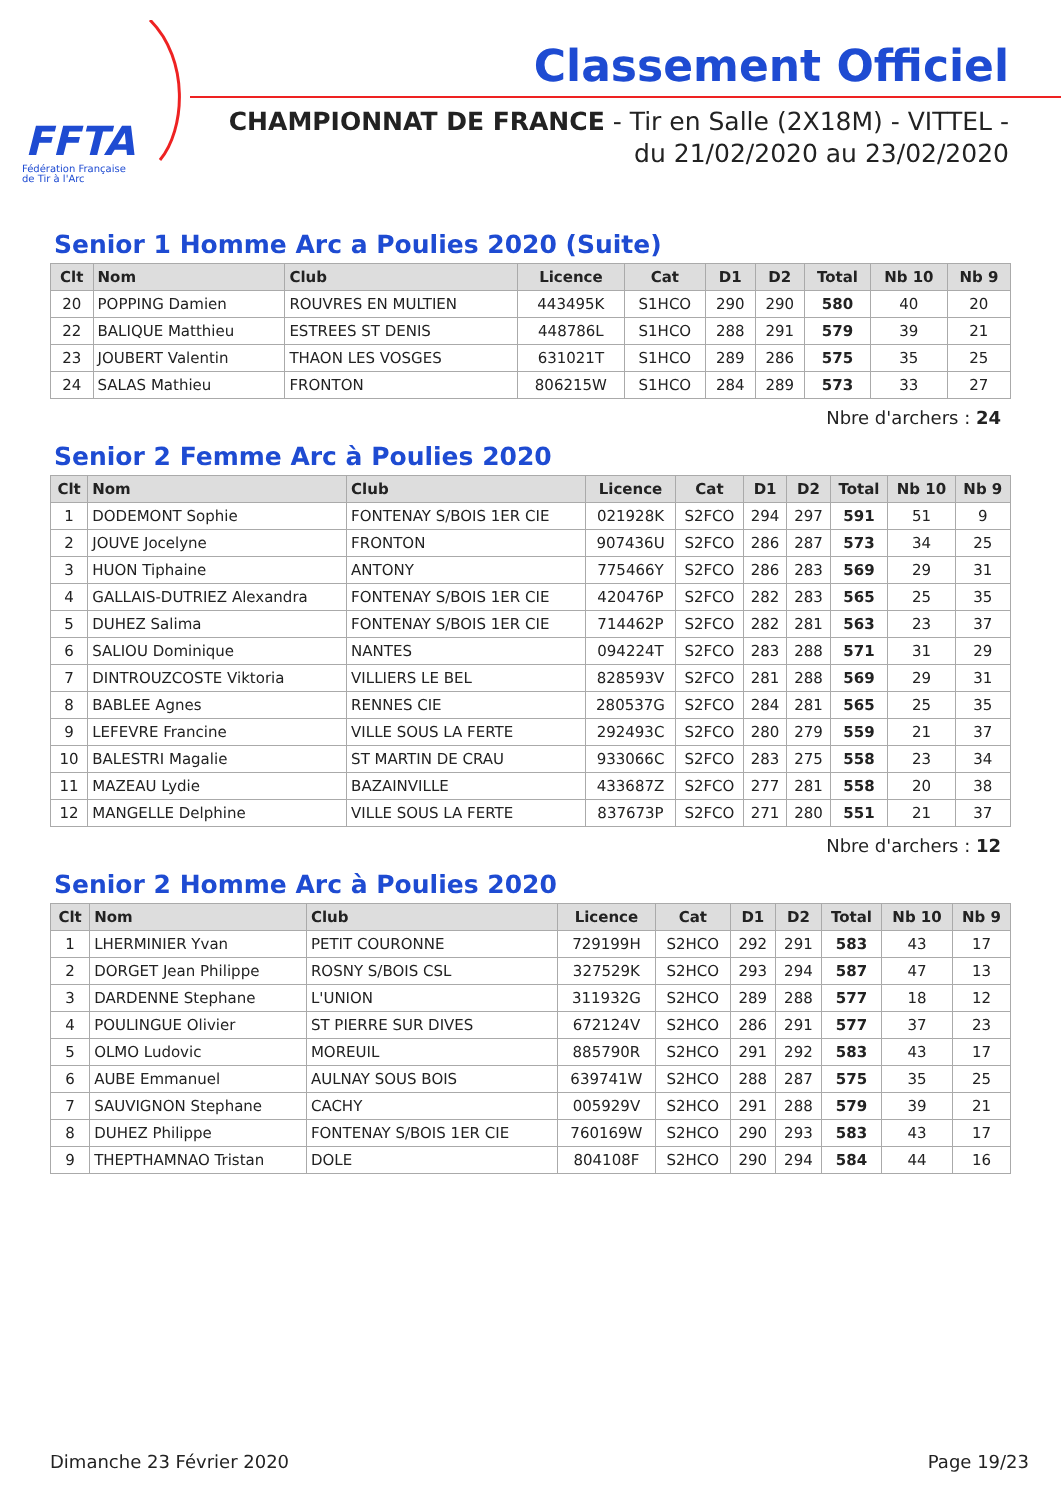FFTA
Fédération Française
de Tir à l'Arc
Classement Officiel
CHAMPIONNAT DE FRANCE - Tir en Salle (2X18M) - VITTEL -
du 21/02/2020 au 23/02/2020
Senior 1 Homme Arc a Poulies 2020 (Suite)
| Clt | Nom | Club | Licence | Cat | D1 | D2 | Total | Nb 10 | Nb 9 |
| --- | --- | --- | --- | --- | --- | --- | --- | --- | --- |
| 20 | POPPING Damien | ROUVRES EN MULTIEN | 443495K | S1HCO | 290 | 290 | 580 | 40 | 20 |
| 22 | BALIQUE Matthieu | ESTREES ST DENIS | 448786L | S1HCO | 288 | 291 | 579 | 39 | 21 |
| 23 | JOUBERT Valentin | THAON LES VOSGES | 631021T | S1HCO | 289 | 286 | 575 | 35 | 25 |
| 24 | SALAS Mathieu | FRONTON | 806215W | S1HCO | 284 | 289 | 573 | 33 | 27 |
Nbre d'archers : 24
Senior 2 Femme Arc à Poulies 2020
| Clt | Nom | Club | Licence | Cat | D1 | D2 | Total | Nb 10 | Nb 9 |
| --- | --- | --- | --- | --- | --- | --- | --- | --- | --- |
| 1 | DODEMONT Sophie | FONTENAY S/BOIS 1ER CIE | 021928K | S2FCO | 294 | 297 | 591 | 51 | 9 |
| 2 | JOUVE Jocelyne | FRONTON | 907436U | S2FCO | 286 | 287 | 573 | 34 | 25 |
| 3 | HUON Tiphaine | ANTONY | 775466Y | S2FCO | 286 | 283 | 569 | 29 | 31 |
| 4 | GALLAIS-DUTRIEZ Alexandra | FONTENAY S/BOIS 1ER CIE | 420476P | S2FCO | 282 | 283 | 565 | 25 | 35 |
| 5 | DUHEZ Salima | FONTENAY S/BOIS 1ER CIE | 714462P | S2FCO | 282 | 281 | 563 | 23 | 37 |
| 6 | SALIOU Dominique | NANTES | 094224T | S2FCO | 283 | 288 | 571 | 31 | 29 |
| 7 | DINTROUZCOSTE Viktoria | VILLIERS LE BEL | 828593V | S2FCO | 281 | 288 | 569 | 29 | 31 |
| 8 | BABLEE Agnes | RENNES CIE | 280537G | S2FCO | 284 | 281 | 565 | 25 | 35 |
| 9 | LEFEVRE Francine | VILLE SOUS LA FERTE | 292493C | S2FCO | 280 | 279 | 559 | 21 | 37 |
| 10 | BALESTRI Magalie | ST MARTIN DE CRAU | 933066C | S2FCO | 283 | 275 | 558 | 23 | 34 |
| 11 | MAZEAU Lydie | BAZAINVILLE | 433687Z | S2FCO | 277 | 281 | 558 | 20 | 38 |
| 12 | MANGELLE Delphine | VILLE SOUS LA FERTE | 837673P | S2FCO | 271 | 280 | 551 | 21 | 37 |
Nbre d'archers : 12
Senior 2 Homme Arc à Poulies 2020
| Clt | Nom | Club | Licence | Cat | D1 | D2 | Total | Nb 10 | Nb 9 |
| --- | --- | --- | --- | --- | --- | --- | --- | --- | --- |
| 1 | LHERMINIER Yvan | PETIT COURONNE | 729199H | S2HCO | 292 | 291 | 583 | 43 | 17 |
| 2 | DORGET Jean Philippe | ROSNY S/BOIS CSL | 327529K | S2HCO | 293 | 294 | 587 | 47 | 13 |
| 3 | DARDENNE Stephane | L'UNION | 311932G | S2HCO | 289 | 288 | 577 | 18 | 12 |
| 4 | POULINGUE Olivier | ST PIERRE SUR DIVES | 672124V | S2HCO | 286 | 291 | 577 | 37 | 23 |
| 5 | OLMO Ludovic | MOREUIL | 885790R | S2HCO | 291 | 292 | 583 | 43 | 17 |
| 6 | AUBE Emmanuel | AULNAY SOUS BOIS | 639741W | S2HCO | 288 | 287 | 575 | 35 | 25 |
| 7 | SAUVIGNON Stephane | CACHY | 005929V | S2HCO | 291 | 288 | 579 | 39 | 21 |
| 8 | DUHEZ Philippe | FONTENAY S/BOIS 1ER CIE | 760169W | S2HCO | 290 | 293 | 583 | 43 | 17 |
| 9 | THEPTHAMNAO Tristan | DOLE | 804108F | S2HCO | 290 | 294 | 584 | 44 | 16 |
Dimanche 23 Février 2020 Page 19/23